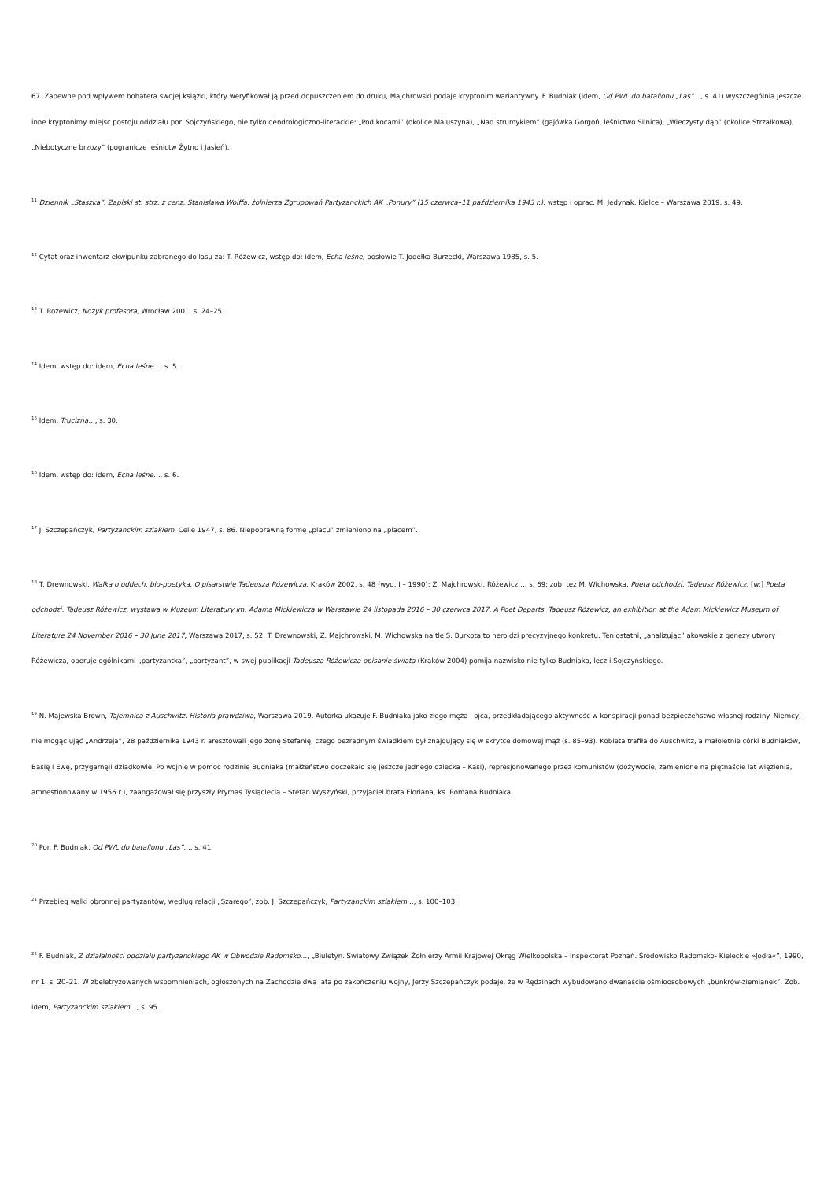67. Zapewne pod wpływem bohatera swojej książki, który weryfikował ją przed dopuszczeniem do druku, Majchrowski podaje kryptonim wariantywny. F. Budniak (idem, Od PWL do batalionu „Las”…, s. 41) wyszczególnia jeszcze inne kryptonimy miejsc postoju oddziału por. Sojczyńskiego, nie tylko dendrologiczno-literackie: „Pod kocami” (okolice Maluszyna), „Nad strumykiem” (gajówka Gorgoń, leśnictwo Silnica), „Wieczysty dąb” (okolice Strzałkowa), „Niebotyczne brzozy” (pogranicze leśnictw Żytno i Jasień).
<sup>11</sup> Dziennik „Staszka”. Zapiski st. strz. z cenz. Stanisława Wolffa, żołnierza Zgrupowań Partyzanckich AK „Ponury” (15 czerwca–11 października 1943 r.), wstęp i oprac. M. Jedynak, Kielce – Warszawa 2019, s. 49.
<sup>12</sup> Cytat oraz inwentarz ekwipunku zabranego do lasu za: T. Różewicz, wstęp do: idem, Echa leśne, posłowie T. Jodełka-Burzecki, Warszawa 1985, s. 5.
<sup>13</sup> T. Różewicz, Nożyk profesora, Wrocław 2001, s. 24–25.
<sup>14</sup> Idem, wstęp do: idem, Echa leśne…, s. 5.
<sup>15</sup> Idem, Trucizna…, s. 30.
<sup>16</sup> Idem, wstęp do: idem, Echa leśne…, s. 6.
<sup>17</sup> J. Szczepańczyk, Partyzanckim szlakiem, Celle 1947, s. 86. Niepoprawną formę „placu” zmieniono na „placem”.
<sup>18</sup> T. Drewnowski, Walka o oddech, bio-poetyka. O pisarstwie Tadeusza Różewicza, Kraków 2002, s. 48 (wyd. I – 1990); Z. Majchrowski, Różewicz…, s. 69; zob. też M. Wichowska, Poeta odchodzi. Tadeusz Różewicz, [w:] Poeta odchodzi. Tadeusz Różewicz, wystawa w Muzeum Literatury im. Adama Mickiewicza w Warszawie 24 listopada 2016 – 30 czerwca 2017. A Poet Departs. Tadeusz Różewicz, an exhibition at the Adam Mickiewicz Museum of Literature 24 November 2016 – 30 June 2017, Warszawa 2017, s. 52. T. Drewnowski, Z. Majchrowski, M. Wichowska na tle S. Burkota to heroldzi precyzyjnego konkretu. Ten ostatni, „analizując” akowskie z genezy utwory Różewicza, operuje ogólnikami „partyzantka”, „partyzant”, w swej publikacji Tadeusza Różewicza opisanie świata (Kraków 2004) pomija nazwisko nie tylko Budniaka, lecz i Sojczyńskiego.
<sup>19</sup> N. Majewska-Brown, Tajemnica z Auschwitz. Historia prawdziwa, Warszawa 2019. Autorka ukazuje F. Budniaka jako złego męża i ojca, przedkładającego aktywność w konspiracji ponad bezpieczeństwo własnej rodziny. Niemcy, nie mogąc ująć „Andrzeja”, 28 października 1943 r. aresztowali jego żonę Stefanię, czego bezradnym świadkiem był znajdujący się w skrytce domowej mąż (s. 85–93). Kobieta trafiła do Auschwitz, a małoletnie córki Budniaków, Basię i Ewę, przygarnęli dziadkowie. Po wojnie w pomoc rodzinie Budniaka (małżeństwo doczekało się jeszcze jednego dziecka – Kasi), represjonowanego przez komunistów (dożywocie, zamienione na piętnaście lat więzienia, amnestionowany w 1956 r.), zaangażował się przyszły Prymas Tysiąclecia – Stefan Wyszyński, przyjaciel brata Floriana, ks. Romana Budniaka.
<sup>20</sup> Por. F. Budniak, Od PWL do batalionu „Las”…, s. 41.
<sup>21</sup> Przebieg walki obronnej partyzantów, według relacji „Szarego”, zob. J. Szczepańczyk, Partyzanckim szlakiem…, s. 100–103.
<sup>22</sup> F. Budniak, Z działalności oddziału partyzanckiego AK w Obwodzie Radomsko…, „Biuletyn. Światowy Związek Żołnierzy Armii Krajowej Okręg Wielkopolska – Inspektorat Poznań. Środowisko Radomsko- Kieleckie »Jodła«”, 1990, nr 1, s. 20–21. W zbeletryzowanych wspomnieniach, ogłoszonych na Zachodzie dwa lata po zakończeniu wojny, Jerzy Szczepańczyk podaje, że w Rędzinach wybudowano dwanaście ośmioosobowych „bunkrów-ziemianek”. Zob. idem, Partyzanckim szlakiem…, s. 95.